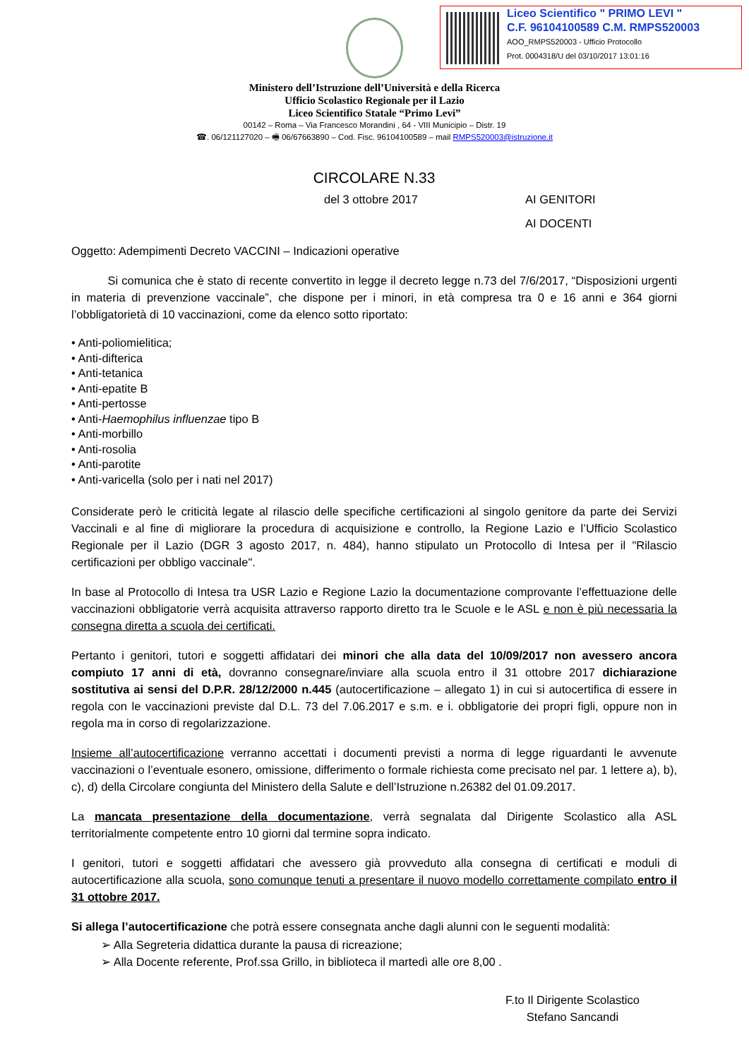Liceo Scientifico " PRIMO LEVI "
C.F. 96104100589 C.M. RMPS520003
AOO_RMPS520003 - Ufficio Protocollo
Prot. 0004318/U del 03/10/2017 13:01:16
Ministero dell’Istruzione dell’Università e della Ricerca
Ufficio Scolastico Regionale per il Lazio
Liceo Scientifico Statale “Primo Levi”
00142 – Roma – Via Francesco Morandini , 64 - VIII Municipio – Distr. 19
☎. 06/121127020 – 🖷 06/67663890 – Cod. Fisc. 96104100589 – mail RMPS520003@istruzione.it
CIRCOLARE N.33
del 3 ottobre 2017 AI GENITORI
AI DOCENTI
Oggetto: Adempimenti Decreto VACCINI – Indicazioni operative
Si comunica che è stato di recente convertito in legge il decreto legge n.73 del 7/6/2017, “Disposizioni urgenti in materia di prevenzione vaccinale”, che dispone per i minori, in età compresa tra 0 e 16 anni e 364 giorni l’obbligatorietà di 10 vaccinazioni, come da elenco sotto riportato:
• Anti-poliomielitica;
• Anti-difterica
• Anti-tetanica
• Anti-epatite B
• Anti-pertosse
• Anti-Haemophilus influenzae tipo B
• Anti-morbillo
• Anti-rosolia
• Anti-parotite
• Anti-varicella (solo per i nati nel 2017)
Considerate però le criticità legate al rilascio delle specifiche certificazioni al singolo genitore da parte dei Servizi Vaccinali e al fine di migliorare la procedura di acquisizione e controllo, la Regione Lazio e l’Ufficio Scolastico Regionale per il Lazio (DGR 3 agosto 2017, n. 484), hanno stipulato un Protocollo di Intesa per il "Rilascio certificazioni per obbligo vaccinale".
In base al Protocollo di Intesa tra USR Lazio e Regione Lazio la documentazione comprovante l’effettuazione delle vaccinazioni obbligatorie verrà acquisita attraverso rapporto diretto tra le Scuole e le ASL e non è più necessaria la consegna diretta a scuola dei certificati.
Pertanto i genitori, tutori e soggetti affidatari dei minori che alla data del 10/09/2017 non avessero ancora compiuto 17 anni di età, dovranno consegnare/inviare alla scuola entro il 31 ottobre 2017 dichiarazione sostitutiva ai sensi del D.P.R. 28/12/2000 n.445 (autocertificazione – allegato 1) in cui si autocertifica di essere in regola con le vaccinazioni previste dal D.L. 73 del 7.06.2017 e s.m. e i. obbligatorie dei propri figli, oppure non in regola ma in corso di regolarizzazione.
Insieme all’autocertificazione verranno accettati i documenti previsti a norma di legge riguardanti le avvenute vaccinazioni o l’eventuale esonero, omissione, differimento o formale richiesta come precisato nel par. 1 lettere a), b), c), d) della Circolare congiunta del Ministero della Salute e dell’Istruzione n.26382 del 01.09.2017.
La mancata presentazione della documentazione, verrà segnalata dal Dirigente Scolastico alla ASL territorialmente competente entro 10 giorni dal termine sopra indicato.
I genitori, tutori e soggetti affidatari che avessero già provveduto alla consegna di certificati e moduli di autocertificazione alla scuola, sono comunque tenuti a presentare il nuovo modello correttamente compilato entro il 31 ottobre 2017.
Si allega l’autocertificazione che potrà essere consegnata anche dagli alunni con le seguenti modalità:
➢ Alla Segreteria didattica durante la pausa di ricreazione;
➢ Alla Docente referente, Prof.ssa Grillo, in biblioteca il martedì alle ore 8,00 .
F.to Il Dirigente Scolastico
Stefano Sancandi